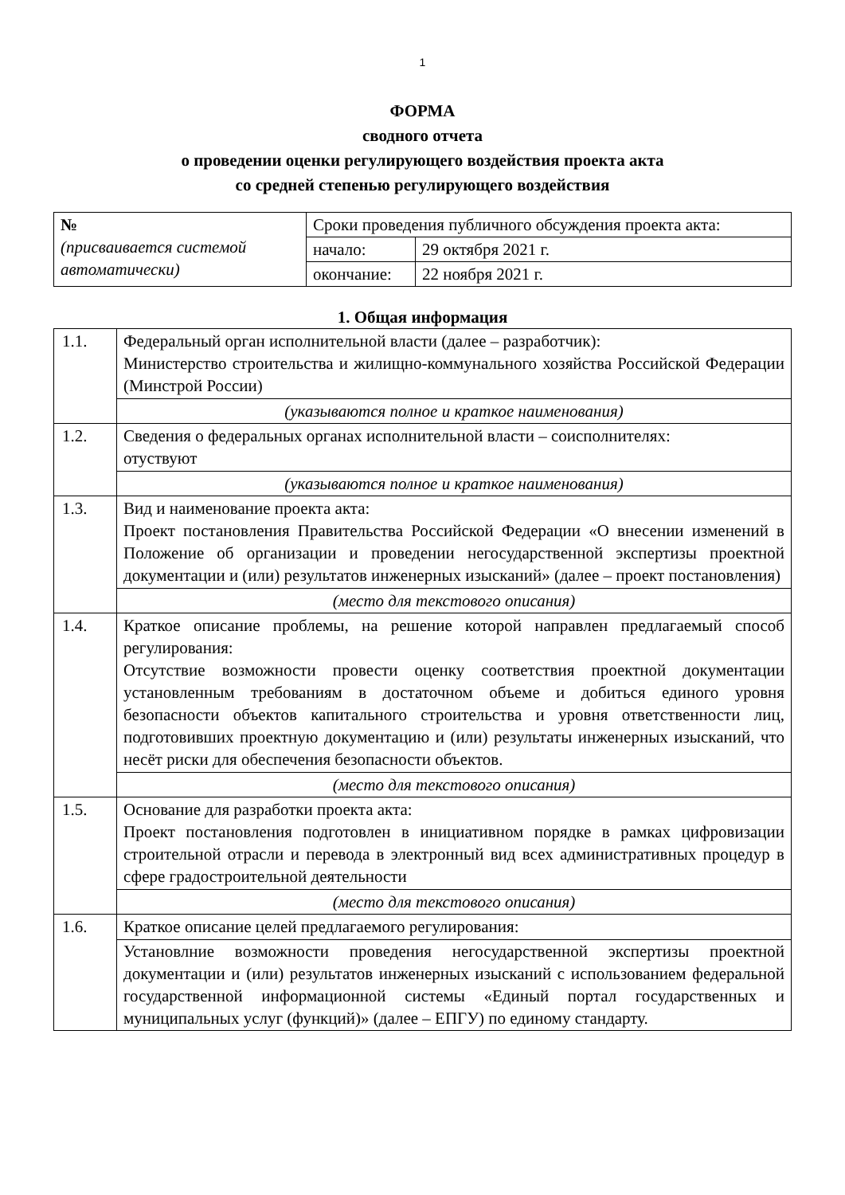1
ФОРМА
сводного отчета
о проведении оценки регулирующего воздействия проекта акта
со средней степенью регулирующего воздействия
| № (присваивается системой автоматически) | Сроки проведения публичного обсуждения проекта акта: | |
| | начало: | 29 октября 2021 г. |
| | окончание: | 22 ноября 2021 г. |
1. Общая информация
| 1.1. | Федеральный орган исполнительной власти (далее – разработчик): Министерство строительства и жилищно-коммунального хозяйства Российской Федерации (Минстрой России) (указываются полное и краткое наименования) |
| 1.2. | Сведения о федеральных органах исполнительной власти – соисполнителях: отуствуют (указываются полное и краткое наименования) |
| 1.3. | Вид и наименование проекта акта: Проект постановления Правительства Российской Федерации «О внесении изменений в Положение об организации и проведении негосударственной экспертизы проектной документации и (или) результатов инженерных изысканий» (далее – проект постановления) (место для текстового описания) |
| 1.4. | Краткое описание проблемы, на решение которой направлен предлагаемый способ регулирования: Отсутствие возможности провести оценку соответствия проектной документации установленным требованиям в достаточном объеме и добиться единого уровня безопасности объектов капитального строительства и уровня ответственности лиц, подготовивших проектную документацию и (или) результаты инженерных изысканий, что несёт риски для обеспечения безопасности объектов. (место для текстового описания) |
| 1.5. | Основание для разработки проекта акта: Проект постановления подготовлен в инициативном порядке в рамках цифровизации строительной отрасли и перевода в электронный вид всех административных процедур в сфере градостроительной деятельности (место для текстового описания) |
| 1.6. | Краткое описание целей предлагаемого регулирования: Установлние возможности проведения негосударственной экспертизы проектной документации и (или) результатов инженерных изысканий с использованием федеральной государственной информационной системы «Единый портал государственных и муниципальных услуг (функций)» (далее – ЕПГУ) по единому стандарту. |